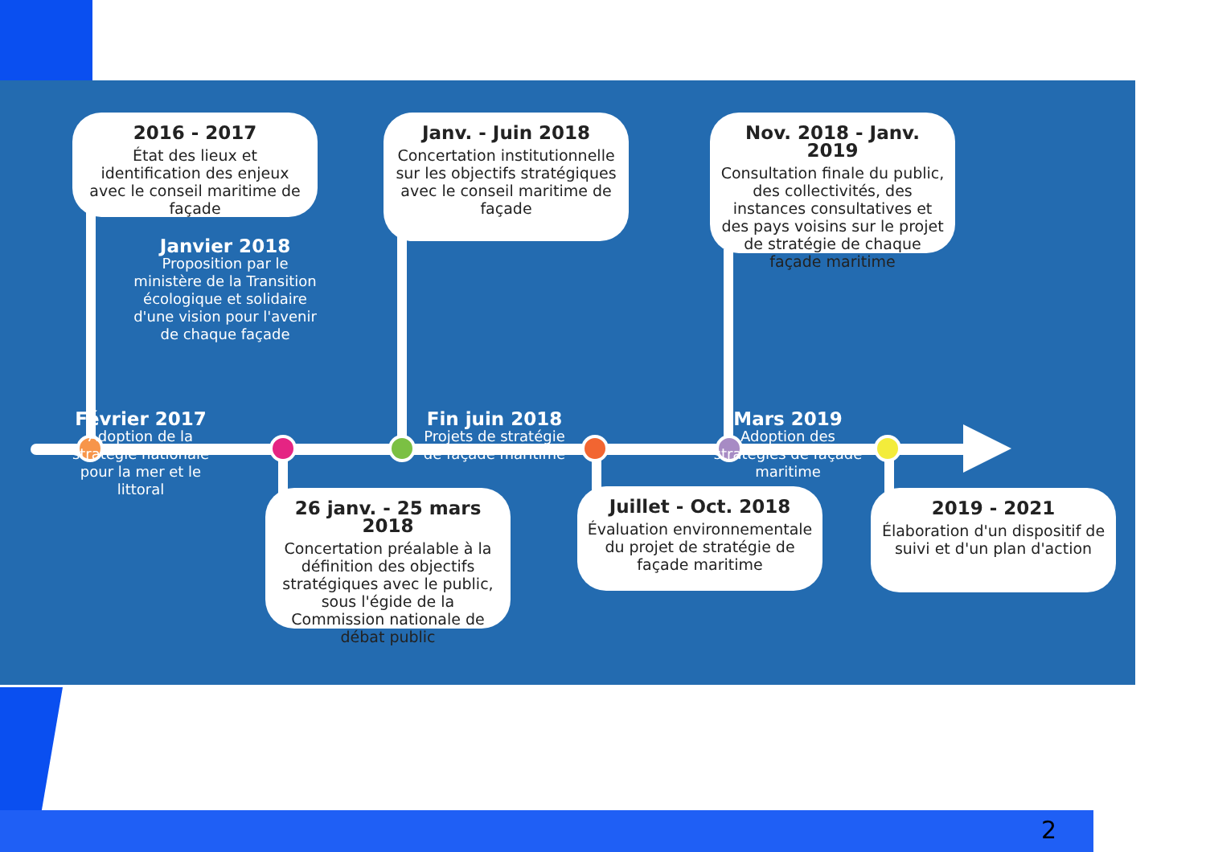2016 - 2017
État des lieux et identification des enjeux avec le conseil maritime de façade
Janv. - Juin 2018
Concertation institutionnelle sur les objectifs stratégiques avec le conseil maritime de façade
Nov. 2018 - Janv. 2019
Consultation finale du public, des collectivités, des instances consultatives et des pays voisins sur le projet de stratégie de chaque façade maritime
Janvier 2018
Proposition par le ministère de la Transition écologique et solidaire d'une vision pour l'avenir de chaque façade
Février 2017
Adoption de la stratégie nationale pour la mer et le littoral
Fin juin 2018
Projets de stratégie de façade maritime
Mars 2019
Adoption des stratégies de façade maritime
26 janv. - 25 mars 2018
Concertation préalable à la définition des objectifs stratégiques avec le public, sous l'égide de la Commission nationale de débat public
Juillet - Oct. 2018
Évaluation environnementale du projet de stratégie de façade maritime
2019 - 2021
Élaboration d'un dispositif de suivi et d'un plan d'action
2